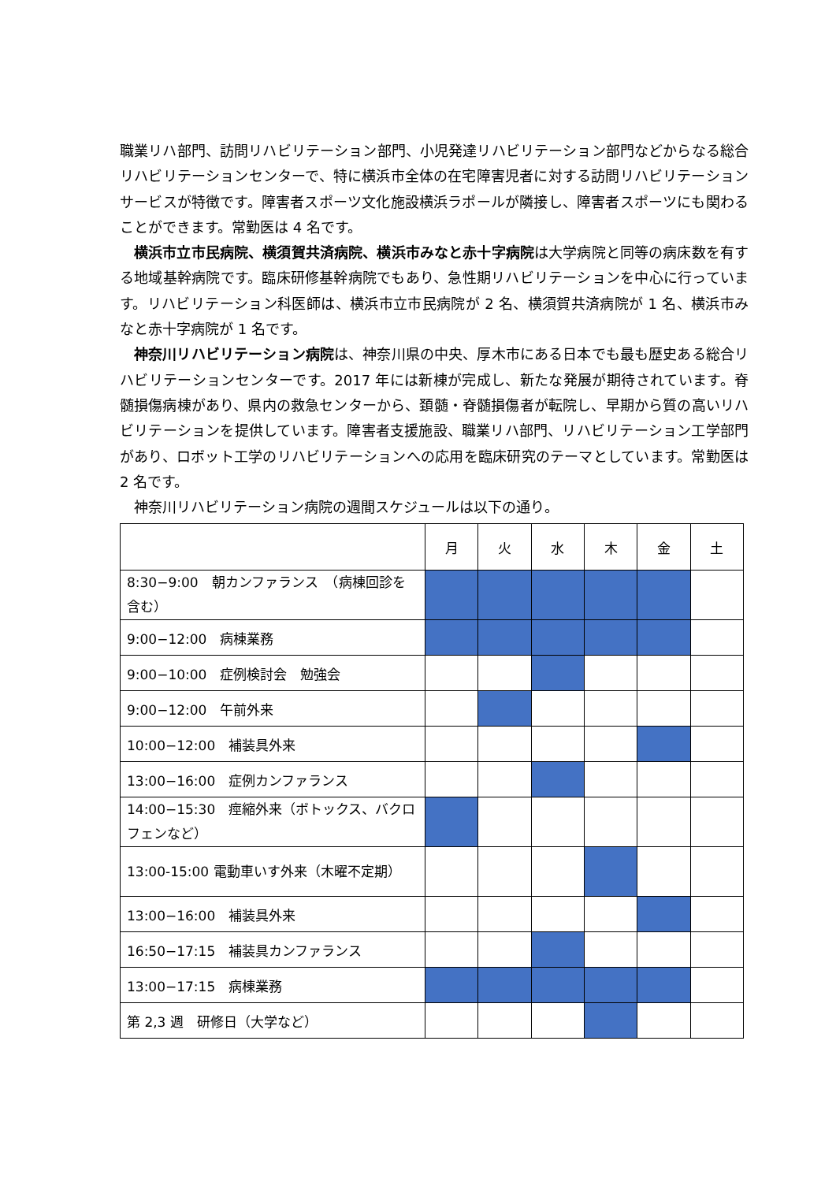職業リハ部門、訪問リハビリテーション部門、小児発達リハビリテーション部門などからなる総合リハビリテーションセンターで、特に横浜市全体の在宅障害児者に対する訪問リハビリテーションサービスが特徴です。障害者スポーツ文化施設横浜ラポールが隣接し、障害者スポーツにも関わることができます。常勤医は 4 名です。
横浜市立市民病院、横須賀共済病院、横浜市みなと赤十字病院は大学病院と同等の病床数を有する地域基幹病院です。臨床研修基幹病院でもあり、急性期リハビリテーションを中心に行っています。リハビリテーション科医師は、横浜市立市民病院が 2 名、横須賀共済病院が 1 名、横浜市みなと赤十字病院が 1 名です。
神奈川リハビリテーション病院は、神奈川県の中央、厚木市にある日本でも最も歴史ある総合リハビリテーションセンターです。2017 年には新棟が完成し、新たな発展が期待されています。脊髄損傷病棟があり、県内の救急センターから、頚髄・脊髄損傷者が転院し、早期から質の高いリハビリテーションを提供しています。障害者支援施設、職業リハ部門、リハビリテーション工学部門があり、ロボット工学のリハビリテーションへの応用を臨床研究のテーマとしています。常勤医は 2 名です。
神奈川リハビリテーション病院の週間スケジュールは以下の通り。
| | 月 | 火 | 水 | 木 | 金 | 土 |
| --- | --- | --- | --- | --- | --- | --- |
| 8:30−9:00 朝カンファランス （病棟回診を含む） | | | | | | |
| 9:00−12:00 病棟業務 | | | | | | |
| 9:00−10:00 症例検討会 勉強会 | | | | | | |
| 9:00−12:00 午前外来 | | | | | | |
| 10:00−12:00 補装具外来 | | | | | | |
| 13:00−16:00 症例カンファランス | | | | | | |
| 14:00−15:30 痙縮外来（ボトックス、バクロフェンなど） | | | | | | |
| 13:00-15:00 電動車いす外来（木曜不定期） | | | | | | |
| 13:00−16:00 補装具外来 | | | | | | |
| 16:50−17:15 補装具カンファランス | | | | | | |
| 13:00−17:15 病棟業務 | | | | | | |
| 第 2,3 週 研修日（大学など） | | | | | | |